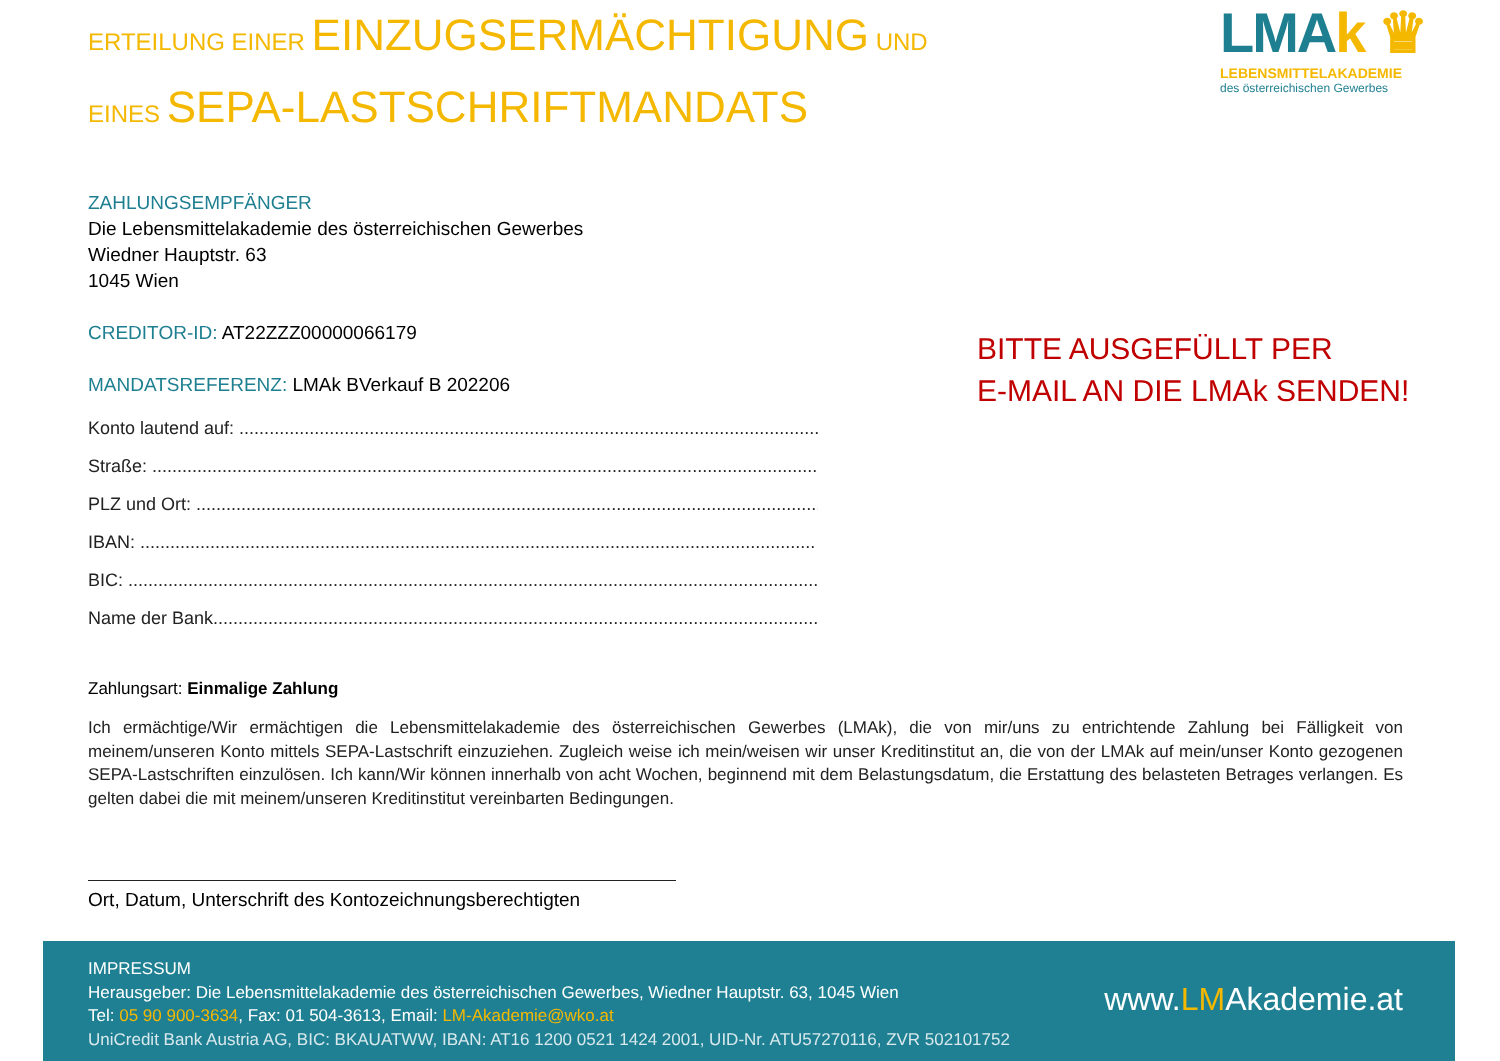ERTEILUNG EINER EINZUGSERMÄCHTIGUNG UND
EINES SEPA-LASTSCHRIFTMANDATS
ZAHLUNGSEMPFÄNGER
Die Lebensmittelakademie des österreichischen Gewerbes
Wiedner Hauptstr. 63
1045 Wien
CREDITOR-ID: AT22ZZZ00000066179
MANDATSREFERENZ: LMAk BVerkauf B 202206
Konto lautend auf: ........................................................................................................................
Straße: ......................................................................................................................................
PLZ und Ort: .............................................................................................................................
IBAN: .......................................................................................................................................
BIC: ..........................................................................................................................................
Name der Bank..........................................................................................................................
Zahlungsart: Einmalige Zahlung
Ich ermächtige/Wir ermächtigen die Lebensmittelakademie des österreichischen Gewerbes (LMAk), die von mir/uns zu entrichtende Zahlung bei Fälligkeit von meinem/unseren Konto mittels SEPA-Lastschrift einzuziehen. Zugleich weise ich mein/weisen wir unser Kreditinstitut an, die von der LMAk auf mein/unser Konto gezogenen SEPA-Lastschriften einzulösen. Ich kann/Wir können innerhalb von acht Wochen, beginnend mit dem Belastungsdatum, die Erstattung des belasteten Betrages verlangen. Es gelten dabei die mit meinem/unseren Kreditinstitut vereinbarten Bedingungen.
Ort, Datum, Unterschrift des Kontozeichnungsberechtigten
LMAk ♛
LEBENSMITTELAKADEMIE
des österreichischen Gewerbes
BITTE AUSGEFÜLLT PER
E-MAIL AN DIE LMAk SENDEN!
IMPRESSUM
Herausgeber: Die Lebensmittelakademie des österreichischen Gewerbes, Wiedner Hauptstr. 63, 1045 Wien
Tel: 05 90 900-3634, Fax: 01 504-3613, Email: LM-Akademie@wko.at
UniCredit Bank Austria AG, BIC: BKAUATWW, IBAN: AT16 1200 0521 1424 2001, UID-Nr. ATU57270116, ZVR 502101752
www.LMAkademie.at